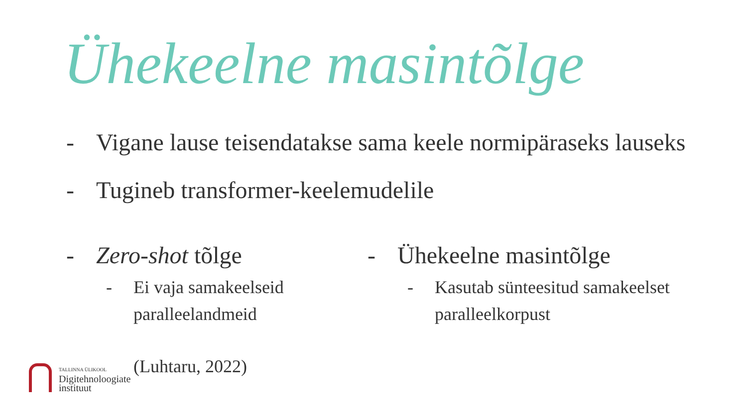Ühekeelne masintõlge
- Vigane lause teisendatakse sama keele normipäraseks lauseks
- Tugineb transformer-keelemudelile
- Zero-shot tõlge
- Ei vaja samakeelseid
paralleelandmeid
- Ühekeelne masintõlge
- Kasutab sünteesitud samakeelset
paralleelkorpust
TALLINNA ÜLIKOOL
Digitehnoloogiate
instituut
(Luhtaru, 2022)